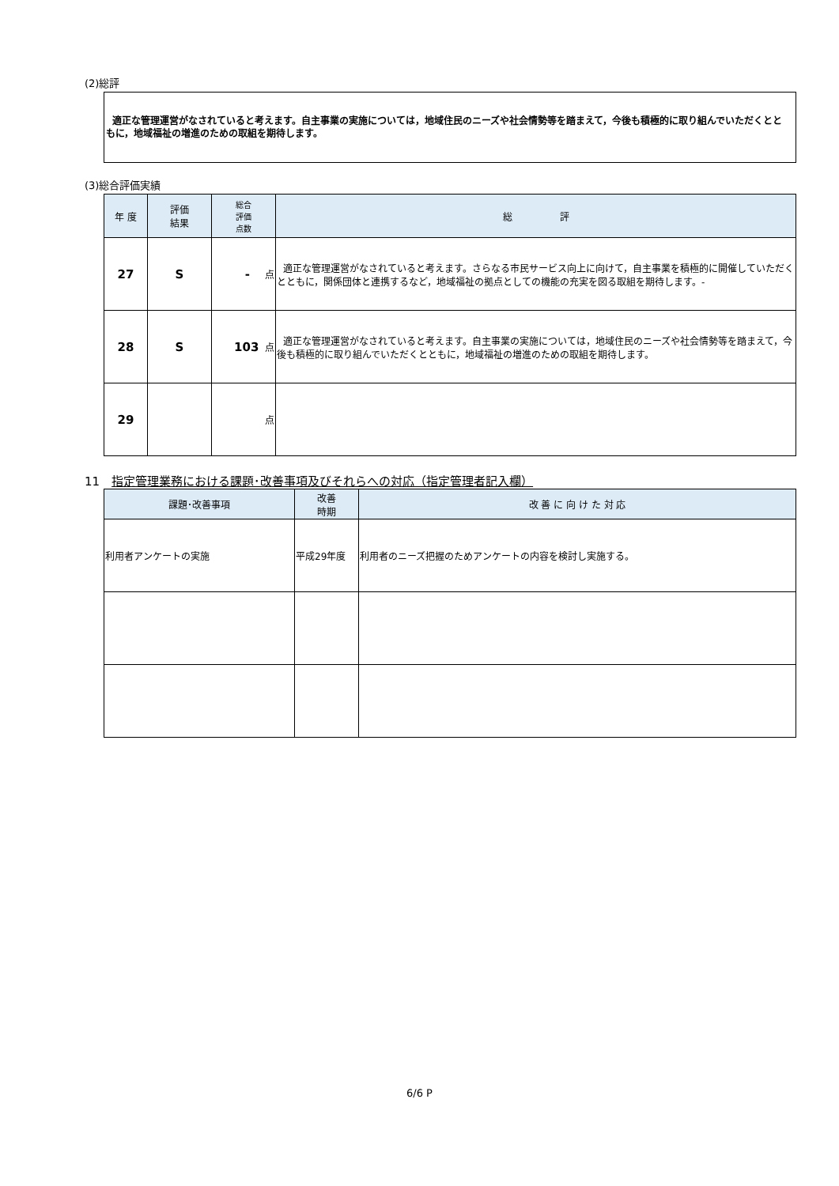(2)総評
適正な管理運営がなされていると考えます。自主事業の実施については，地域住民のニーズや社会情勢等を踏まえて，今後も積極的に取り組んでいただくとともに，地域福祉の増進のための取組を期待します。
(3)総合評価実績
| 年 度 | 評価 結果 | 総合 評価 点数 | 総 評 |
| --- | --- | --- | --- |
| 27 | S | - 点 | 適正な管理運営がなされていると考えます。さらなる市民サービス向上に向けて，自主事業を積極的に開催していただくとともに，関係団体と連携するなど，地域福祉の拠点としての機能の充実を図る取組を期待します。- |
| 28 | S | 103 点 | 適正な管理運営がなされていると考えます。自主事業の実施については，地域住民のニーズや社会情勢等を踏まえて，今後も積極的に取り組んでいただくとともに，地域福祉の増進のための取組を期待します。 |
| 29 | | 点 | |
11　指定管理業務における課題･改善事項及びそれらへの対応（指定管理者記入欄）
| 課題･改善事項 | 改善 時期 | 改 善 に 向 け た 対 応 |
| --- | --- | --- |
| 利用者アンケートの実施 | 平成29年度 | 利用者のニーズ把握のためアンケートの内容を検討し実施する。 |
6/6 P